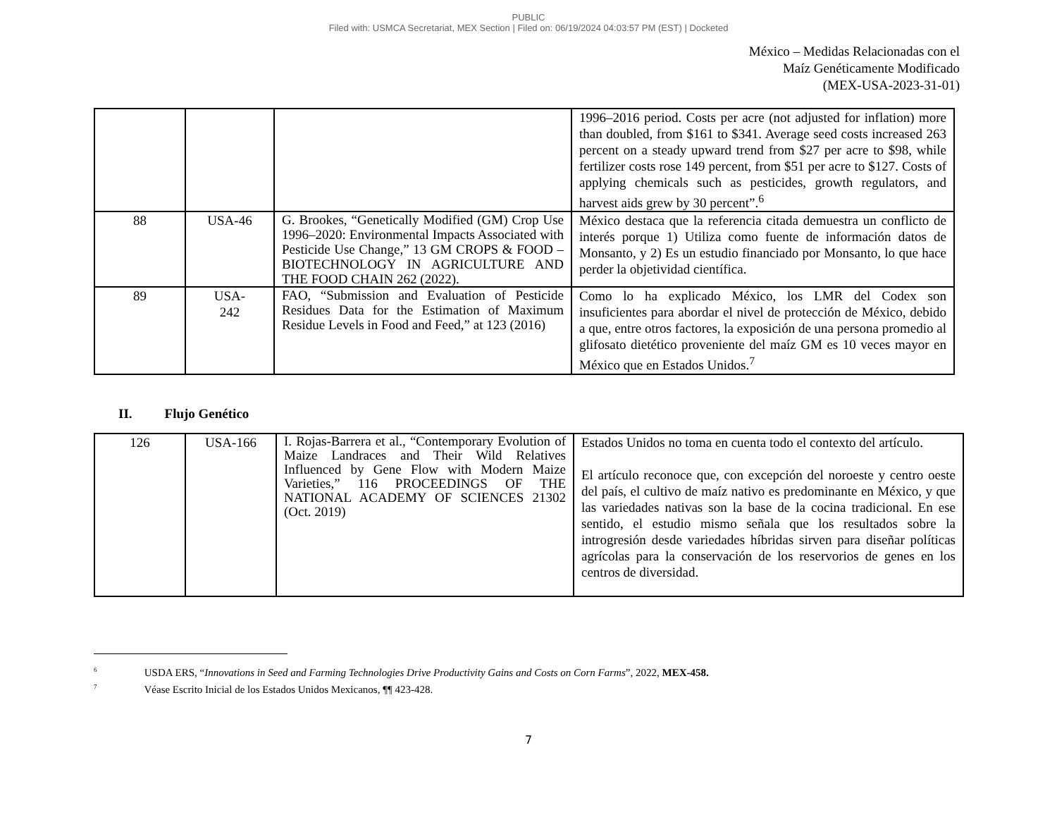PUBLIC
Filed with: USMCA Secretariat, MEX Section | Filed on: 06/19/2024 04:03:57 PM (EST) | Docketed
México – Medidas Relacionadas con el
Maíz Genéticamente Modificado
(MEX-USA-2023-31-01)
| | | | 1996–2016 period. Costs per acre (not adjusted for inflation) more than doubled, from $161 to $341. Average seed costs increased 263 percent on a steady upward trend from $27 per acre to $98, while fertilizer costs rose 149 percent, from $51 per acre to $127. Costs of applying chemicals such as pesticides, growth regulators, and harvest aids grew by 30 percent”.<sup>6</sup> |
| 88 | USA-46 | G. Brookes, “Genetically Modified (GM) Crop Use 1996–2020: Environmental Impacts Associated with Pesticide Use Change,” 13 GM CROPS & FOOD – BIOTECHNOLOGY IN AGRICULTURE AND THE FOOD CHAIN 262 (2022). | México destaca que la referencia citada demuestra un conflicto de interés porque 1) Utiliza como fuente de información datos de Monsanto, y 2) Es un estudio financiado por Monsanto, lo que hace perder la objetividad científica. |
| 89 | USA- 242 | FAO, “Submission and Evaluation of Pesticide Residues Data for the Estimation of Maximum Residue Levels in Food and Feed,” at 123 (2016) | Como lo ha explicado México, los LMR del Codex son insuficientes para abordar el nivel de protección de México, debido a que, entre otros factores, la exposición de una persona promedio al glifosato dietético proveniente del maíz GM es 10 veces mayor en México que en Estados Unidos.<sup>7</sup> |
II. Flujo Genético
| 126 | USA-166 | I. Rojas-Barrera et al., “Contemporary Evolution of Maize Landraces and Their Wild Relatives Influenced by Gene Flow with Modern Maize Varieties,” 116 PROCEEDINGS OF THE NATIONAL ACADEMY OF SCIENCES 21302 (Oct. 2019) | Estados Unidos no toma en cuenta todo el contexto del artículo. El artículo reconoce que, con excepción del noroeste y centro oeste del país, el cultivo de maíz nativo es predominante en México, y que las variedades nativas son la base de la cocina tradicional. En ese sentido, el estudio mismo señala que los resultados sobre la introgresión desde variedades híbridas sirven para diseñar políticas agrícolas para la conservación de los reservorios de genes en los centros de diversidad. |
<sup>6</sup> USDA ERS, “Innovations in Seed and Farming Technologies Drive Productivity Gains and Costs on Corn Farms”, 2022, MEX-458.
<sup>7</sup> Véase Escrito Inicial de los Estados Unidos Mexicanos, ¶¶ 423-428.
7